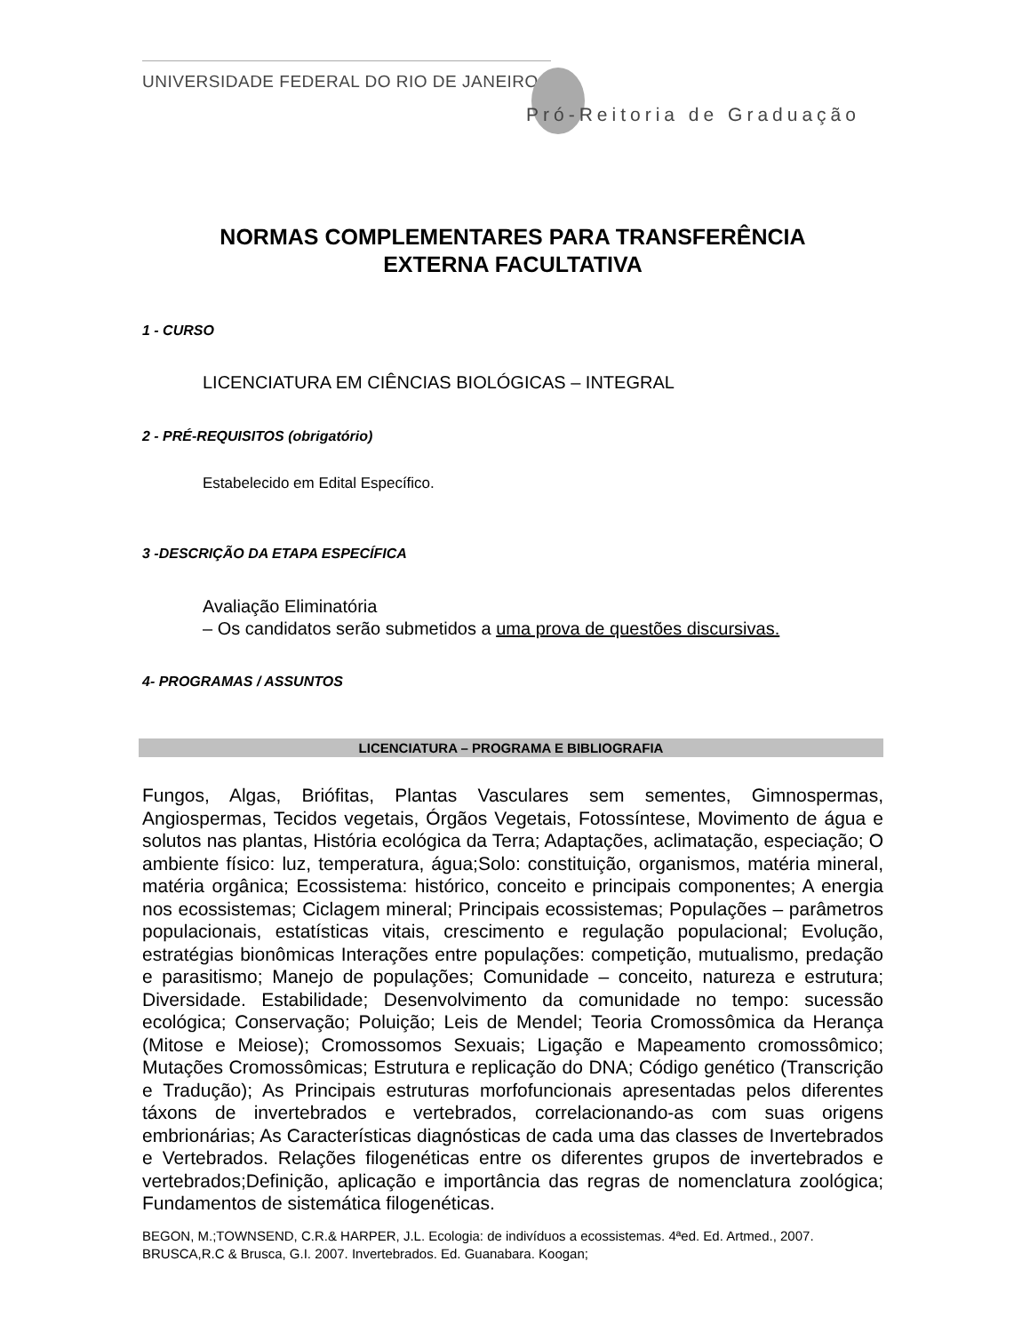UNIVERSIDADE FEDERAL DO RIO DE JANEIRO
Pró-Reitoria de Graduação
NORMAS COMPLEMENTARES PARA TRANSFERÊNCIA
EXTERNA FACULTATIVA
1 - CURSO
LICENCIATURA EM CIÊNCIAS BIOLÓGICAS – INTEGRAL
2 - PRÉ-REQUISITOS (obrigatório)
Estabelecido em Edital Específico.
3 -DESCRIÇÃO DA ETAPA ESPECÍFICA
Avaliação Eliminatória
– Os candidatos serão submetidos a uma prova de questões discursivas.
4- PROGRAMAS / ASSUNTOS
LICENCIATURA – PROGRAMA E BIBLIOGRAFIA
Fungos, Algas, Briófitas, Plantas Vasculares sem sementes, Gimnospermas, Angiospermas, Tecidos vegetais, Órgãos Vegetais, Fotossíntese, Movimento de água e solutos nas plantas, História ecológica da Terra; Adaptações, aclimatação, especiação; O ambiente físico: luz, temperatura, água;Solo: constituição, organismos, matéria mineral, matéria orgânica; Ecossistema: histórico, conceito e principais componentes; A energia nos ecossistemas; Ciclagem mineral; Principais ecossistemas; Populações – parâmetros populacionais, estatísticas vitais, crescimento e regulação populacional; Evolução, estratégias bionômicas Interações entre populações: competição, mutualismo, predação e parasitismo; Manejo de populações; Comunidade – conceito, natureza e estrutura; Diversidade. Estabilidade; Desenvolvimento da comunidade no tempo: sucessão ecológica; Conservação; Poluição; Leis de Mendel; Teoria Cromossômica da Herança (Mitose e Meiose); Cromossomos Sexuais; Ligação e Mapeamento cromossômico; Mutações Cromossômicas; Estrutura e replicação do DNA; Código genético (Transcrição e Tradução); As Principais estruturas morfofuncionais apresentadas pelos diferentes táxons de invertebrados e vertebrados, correlacionando-as com suas origens embrionárias; As Características diagnósticas de cada uma das classes de Invertebrados e Vertebrados. Relações filogenéticas entre os diferentes grupos de invertebrados e vertebrados;Definição, aplicação e importância das regras de nomenclatura zoológica; Fundamentos de sistemática filogenéticas.
BEGON, M.;TOWNSEND, C.R.& HARPER, J.L. Ecologia: de indivíduos a ecossistemas. 4ªed. Ed. Artmed., 2007.
BRUSCA,R.C & Brusca, G.I. 2007. Invertebrados. Ed. Guanabara. Koogan;